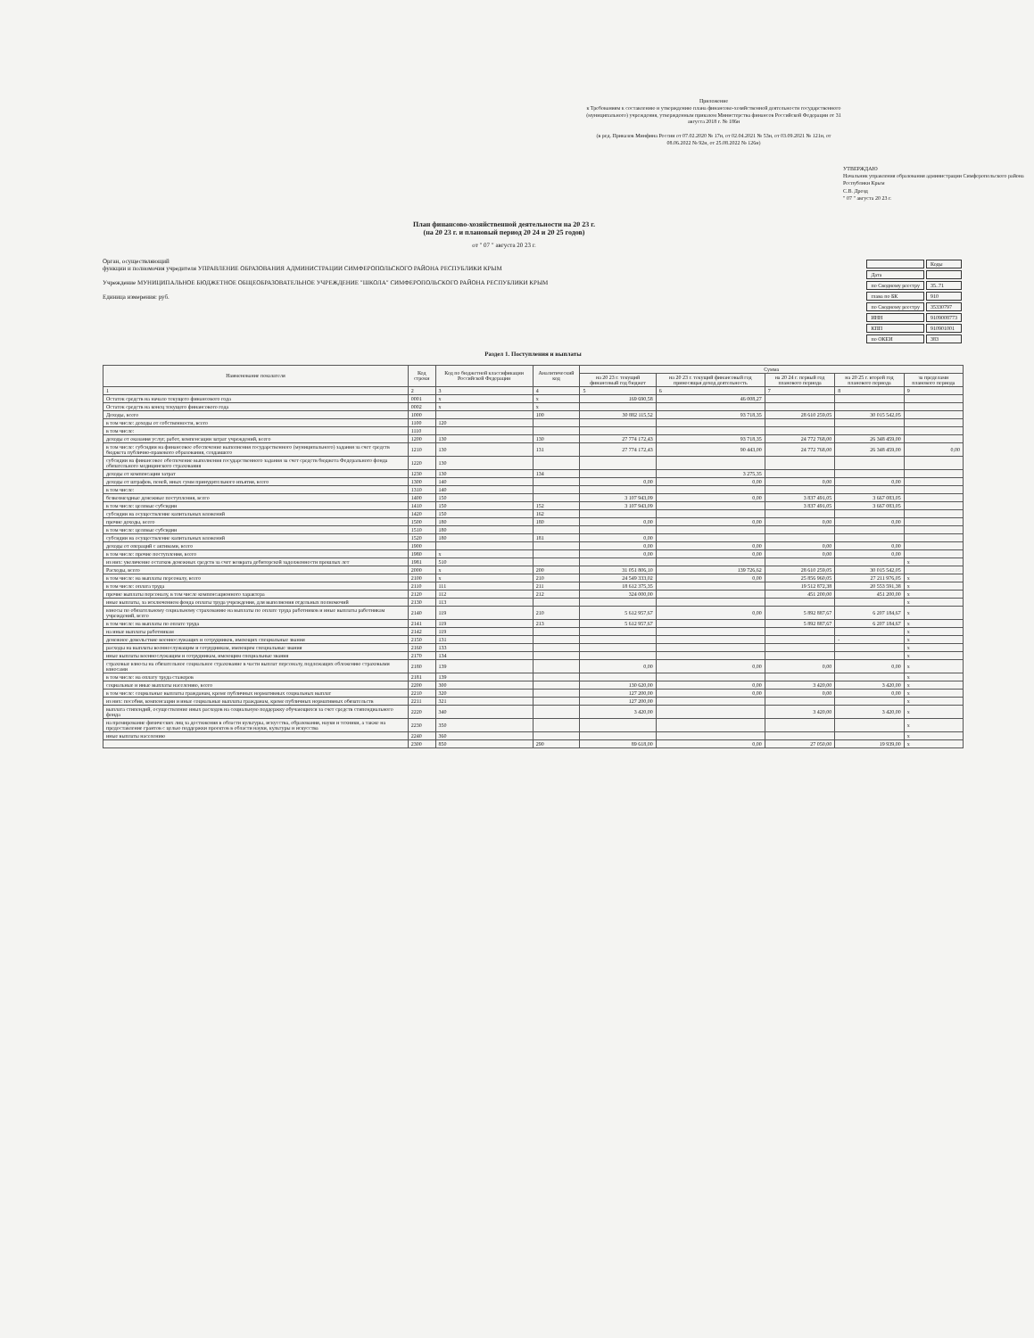Приложение
к Требованиям к составлению и утверждению плана финансово-хозяйственной деятельности государственного (муниципального) учреждения, утвержденным приказом Министерства финансов Российской Федерации от 31 августа 2018 г. № 186н
(в ред. Приказов Минфина России от 07.02.2020 № 17н, от 02.04.2021 № 53н, от 03.09.2021 № 121н, от 08.06.2022 № 92н, от 25.08.2022 № 126н)
УТВЕРЖДАЮ
Начальник управления образования администрации Симферопольского района Республики Крым
С.В. Дрозд
" 07 " августа 20 23 г.
План финансово-хозяйственной деятельности на 20 23 г.
(на 20 23 г. и плановый период 20 24 и 20 25 годов)
от " 07 " августа 20 23 г.
Орган, осуществляющий
функции и полномочия учредителя УПРАВЛЕНИЕ ОБРАЗОВАНИЯ АДМИНИСТРАЦИИ СИМФЕРОПОЛЬСКОГО РАЙОНА РЕСПУБЛИКИ КРЫМ
Учреждение МУНИЦИПАЛЬНОЕ БЮДЖЕТНОЕ ОБЩЕОБРАЗОВАТЕЛЬНОЕ УЧРЕЖДЕНИЕ "ШКОЛА" СИМФЕРОПОЛЬСКОГО РАЙОНА РЕСПУБЛИКИ КРЫМ
Единица измерения: руб.
| | Коды |
| Дата | |
| по Сводному реестру | 35..71 |
| глава по БК | 910 |
| по Сводному реестру | 35330797 |
| ИНН | 9109008773 |
| КПП | 910901001 |
| по ОКЕИ | 383 |
Раздел 1. Поступления и выплаты
| Наименование показателя | Код строки | Код по бюджетной классификации Российской Федерации | Аналитический код | Сумма | | | | |
| --- | --- | --- | --- | --- | --- | --- | --- | --- |
| | | | | на 20 23 г. текущий финансовый год бюджет | на 20 23 г. текущий финансовый год приносящая доход деятельность | на 20 24 г. первый год планового периода | на 20 25 г. второй год планового периода | за пределами планового периода |
| 1 | 2 | 3 | 4 | 5 | 6 | 7 | 8 | 9 |
| Остаток средств на начало текущего финансового года | 0001 | x | x | 169 690,58 | 46 008,27 | | | |
| Остаток средств на конец текущего финансового года | 0002 | x | x | | | | | |
| Доходы, всего | 1000 | | 100 | 30 882 115,52 | 93 718,35 | 28 610 259,05 | 30 015 542,05 | |
| в том числе: доходы от собственности, всего | 1100 | 120 | | | | | | |
| в том числе: | 1110 | | | | | | | |
| доходы от оказания услуг, работ, компенсации затрат учреждений, всего | 1200 | 130 | 130 | 27 774 172,43 | 93 718,35 | 24 772 768,00 | 26 348 459,00 | |
| в том числе: субсидии на финансовое обеспечение выполнения государственного (муниципального) задания за счет средств бюджета публично-правового образования, создавшего | 1210 | 130 | 131 | 27 774 172,43 | 90 443,00 | 24 772 768,00 | 26 348 459,00 | 0,00 |
| субсидии на финансовое обеспечение выполнения государственного задания за счет средств бюджета Федерального фонда обязательного медицинского страхования | 1220 | 130 | | | | | | |
| доходы от компенсации затрат | 1230 | 130 | 134 | | 3 275,35 | | | |
| доходы от штрафов, пеней, иных сумм принудительного изъятия, всего | 1300 | 140 | | 0,00 | 0,00 | 0,00 | 0,00 | |
| в том числе: | 1310 | 140 | | | | | | |
| безвозмездные денежные поступления, всего | 1400 | 150 | | 3 107 943,09 | 0,00 | 3 837 491,05 | 3 667 083,05 | |
| в том числе: целевые субсидии | 1410 | 150 | 152 | 3 107 943,09 | | 3 837 491,05 | 3 667 083,05 | |
| субсидии на осуществление капитальных вложений | 1420 | 150 | 162 | | | | | |
| прочие доходы, всего | 1500 | 180 | 180 | 0,00 | 0,00 | 0,00 | 0,00 | |
| в том числе: целевые субсидии | 1510 | 180 | | | | | | |
| субсидии на осуществление капитальных вложений | 1520 | 180 | 181 | 0,00 | | | | |
| доходы от операций с активами, всего | 1900 | | | 0,00 | 0,00 | 0,00 | 0,00 | |
| в том числе: прочие поступления, всего | 1980 | x | | 0,00 | 0,00 | 0,00 | 0,00 | |
| из них: увеличение остатков денежных средств за счет возврата дебиторской задолженности прошлых лет | 1981 | 510 | | | | | | x |
| Расходы, всего | 2000 | x | 200 | 31 051 806,10 | 139 726,62 | 28 610 259,05 | 30 015 542,05 | |
| в том числе: на выплаты персоналу, всего | 2100 | x | 210 | 24 549 333,02 | 0,00 | 25 856 960,05 | 27 211 976,05 | x |
| в том числе: оплата труда | 2110 | 111 | 211 | 18 612 375,35 | | 19 512 872,38 | 20 553 591,38 | x |
| прочие выплаты персоналу, в том числе компенсационного характера | 2120 | 112 | 212 | 324 000,00 | | 451 200,00 | 451 200,00 | x |
| иные выплаты, за исключением фонда оплаты труда учреждения, для выполнения отдельных полномочий | 2130 | 113 | | | | | | x |
| взносы по обязательному социальному страхованию на выплаты по оплате труда работников и иные выплаты работникам учреждений, всего | 2140 | 119 | 210 | 5 612 957,67 | 0,00 | 5 892 887,67 | 6 207 184,67 | x |
| в том числе: на выплаты по оплате труда | 2141 | 119 | 213 | 5 612 957,67 | | 5 892 887,67 | 6 207 184,67 | x |
| на иные выплаты работникам | 2142 | 119 | | | | | | x |
| денежное довольствие военнослужащих и сотрудников, имеющих специальные звания | 2150 | 131 | | | | | - | x |
| расходы на выплаты военнослужащим и сотрудникам, имеющим специальные звания | 2160 | 133 | | | | | | x |
| иные выплаты военнослужащим и сотрудникам, имеющим специальные звания | 2170 | 134 | | | | | | x |
| страховые взносы на обязательное социальное страхование в части выплат персоналу, подлежащих обложению страховыми взносами | 2180 | 139 | | 0,00 | 0,00 | 0,00 | 0,00 | x |
| в том числе: на оплату труда стажеров | 2181 | 139 | | | | | | x |
| социальные и иные выплаты населению, всего | 2200 | 300 | | 130 620,00 | 0,00 | 3 420,00 | 3 420,00 | x |
| в том числе: социальные выплаты гражданам, кроме публичных нормативных социальных выплат | 2210 | 320 | | 127 200,00 | 0,00 | 0,00 | 0,00 | x |
| из них: пособия, компенсации и иные социальные выплаты гражданам, кроме публичных нормативных обязательств | 2211 | 321 | | 127 200,00 | | | | x |
| выплата стипендий, осуществление иных расходов на социальную поддержку обучающихся за счет средств стипендиального фонда | 2220 | 340 | | 3 420,00 | | 3 420,00 | 3 420,00 | x |
| на премирование физических лиц за достижения в области культуры, искусства, образования, науки и техники, а также на предоставление грантов с целью поддержки проектов в области науки, культуры и искусства | 2230 | 350 | | | | | | x |
| иные выплаты населению | 2240 | 360 | | | | | | x |
| | 2300 | 850 | 290 | 89 618,00 | 0,00 | 27 050,00 | 19 939,00 | x |